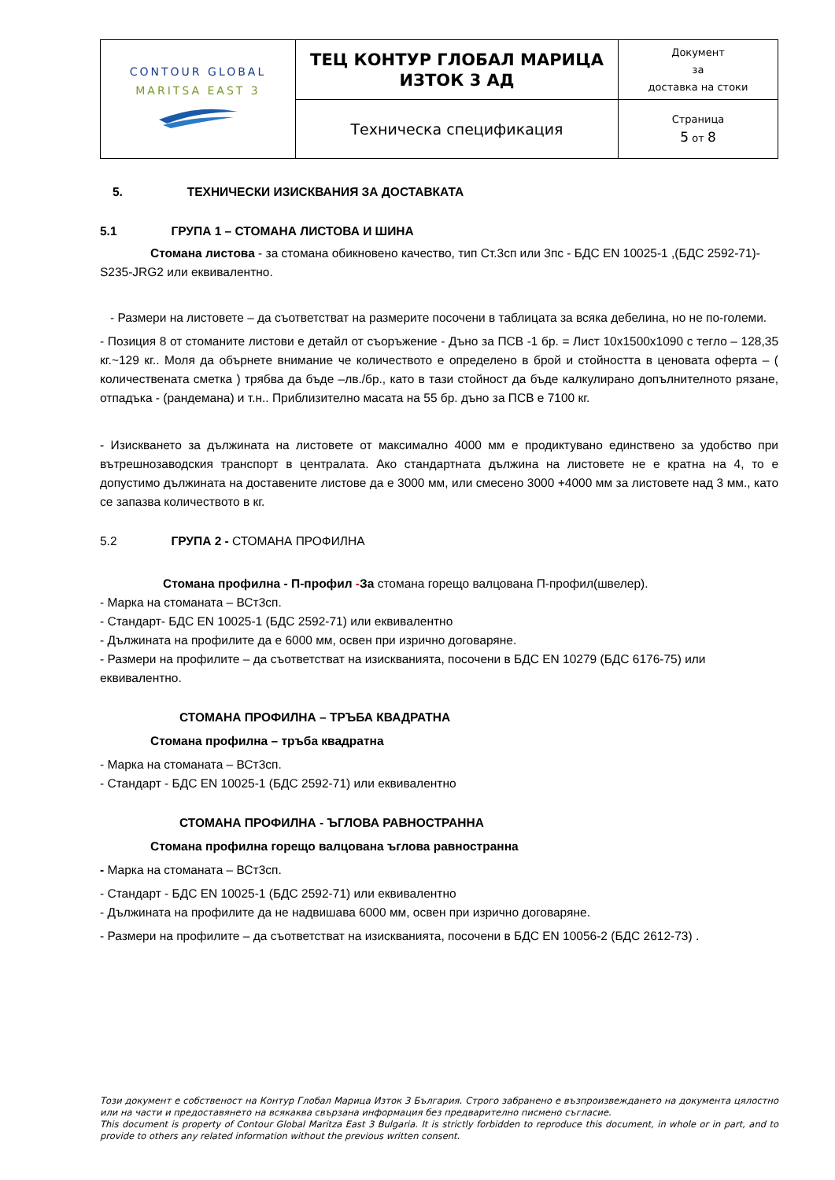| C ONTOUR G LOBAL MARITSA EAST 3 | ТЕЦ КОНТУР ГЛОБАЛ МАРИЦА ИЗТОК 3 АД | Документ за доставка на стоки |
| | Техническа спецификация | Страница 5 от 8 |
5. ТЕХНИЧЕСКИ ИЗИСКВАНИЯ ЗА ДОСТАВКАТА
5.1 ГРУПА 1 – СТОМАНА ЛИСТОВА И ШИНА
Стомана листова - за стомана обикновено качество, тип Ст.3сп или 3пс - БДС EN 10025-1 ,(БДС 2592-71)- S235-JRG2 или еквивалентно.
- Размери на листовете – да съответстват на размерите посочени в таблицата за всяка дебелина, но не по-големи.
- Позиция 8 от стоманите листови е детайл от съоръжение - Дъно за ПСВ -1 бр. = Лист 10x1500x1090 с тегло – 128,35 кг.~129 кг.. Моля да обърнете внимание че количеството е определено в брой и стойността в ценовата оферта – ( количествената сметка ) трябва да бъде –лв./бр., като в тази стойност да бъде калкулирано допълнителното рязане, отпадъка - (рандемана) и т.н.. Приблизително масата на 55 бр. дъно за ПСВ е 7100 кг.
- Изискването за дължината на листовете от максимално 4000 мм е продиктувано единствено за удобство при вътрешнозаводския транспорт в централата. Ако стандартната дължина на листовете не е кратна на 4, то е допустимо дължината на доставените листове да е 3000 мм, или смесено 3000 +4000 мм за листовете над 3 мм., като се запазва количеството в кг.
5.2 ГРУПА 2 - СТОМАНА ПРОФИЛНА
Стомана профилна - П-профил -За стомана горещо валцована П-профил(швелер).
- Марка на стоманата – ВСт3сп.
- Стандарт- БДС EN 10025-1 (БДС 2592-71) или еквивалентно
- Дължината на профилите да е 6000 мм, освен при изрично договаряне.
- Размери на профилите – да съответстват на изискванията, посочени в БДС EN 10279 (БДС 6176-75) или еквивалентно.
СТОМАНА ПРОФИЛНА – ТРЪБА КВАДРАТНА
Стомана профилна – тръба квадратна
- Марка на стоманата – ВСт3сп.
- Стандарт - БДС EN 10025-1 (БДС 2592-71) или еквивалентно
СТОМАНА ПРОФИЛНА - ЪГЛОВА РАВНОСТРАННА
Стомана профилна горещо валцована ъглова равнострaнна
- Марка на стоманата – ВСт3сп.
- Стандарт - БДС EN 10025-1 (БДС 2592-71) или еквивалентно
- Дължината на профилите да не надвишава 6000 мм, освен при изрично договаряне.
- Размери на профилите – да съответстват на изискванията, посочени в БДС EN 10056-2 (БДС 2612-73) .
Този документ е собственост на Контур Глобал Марица Изток 3 България. Строго забранено е възпроизвеждането на документа цялостно или на части и предоставянето на всякаква свързана информация без предварително писмено съгласие.
This document is property of Contour Global Maritza East 3 Bulgaria. It is strictly forbidden to reproduce this document, in whole or in part, and to provide to others any related information without the previous written consent.